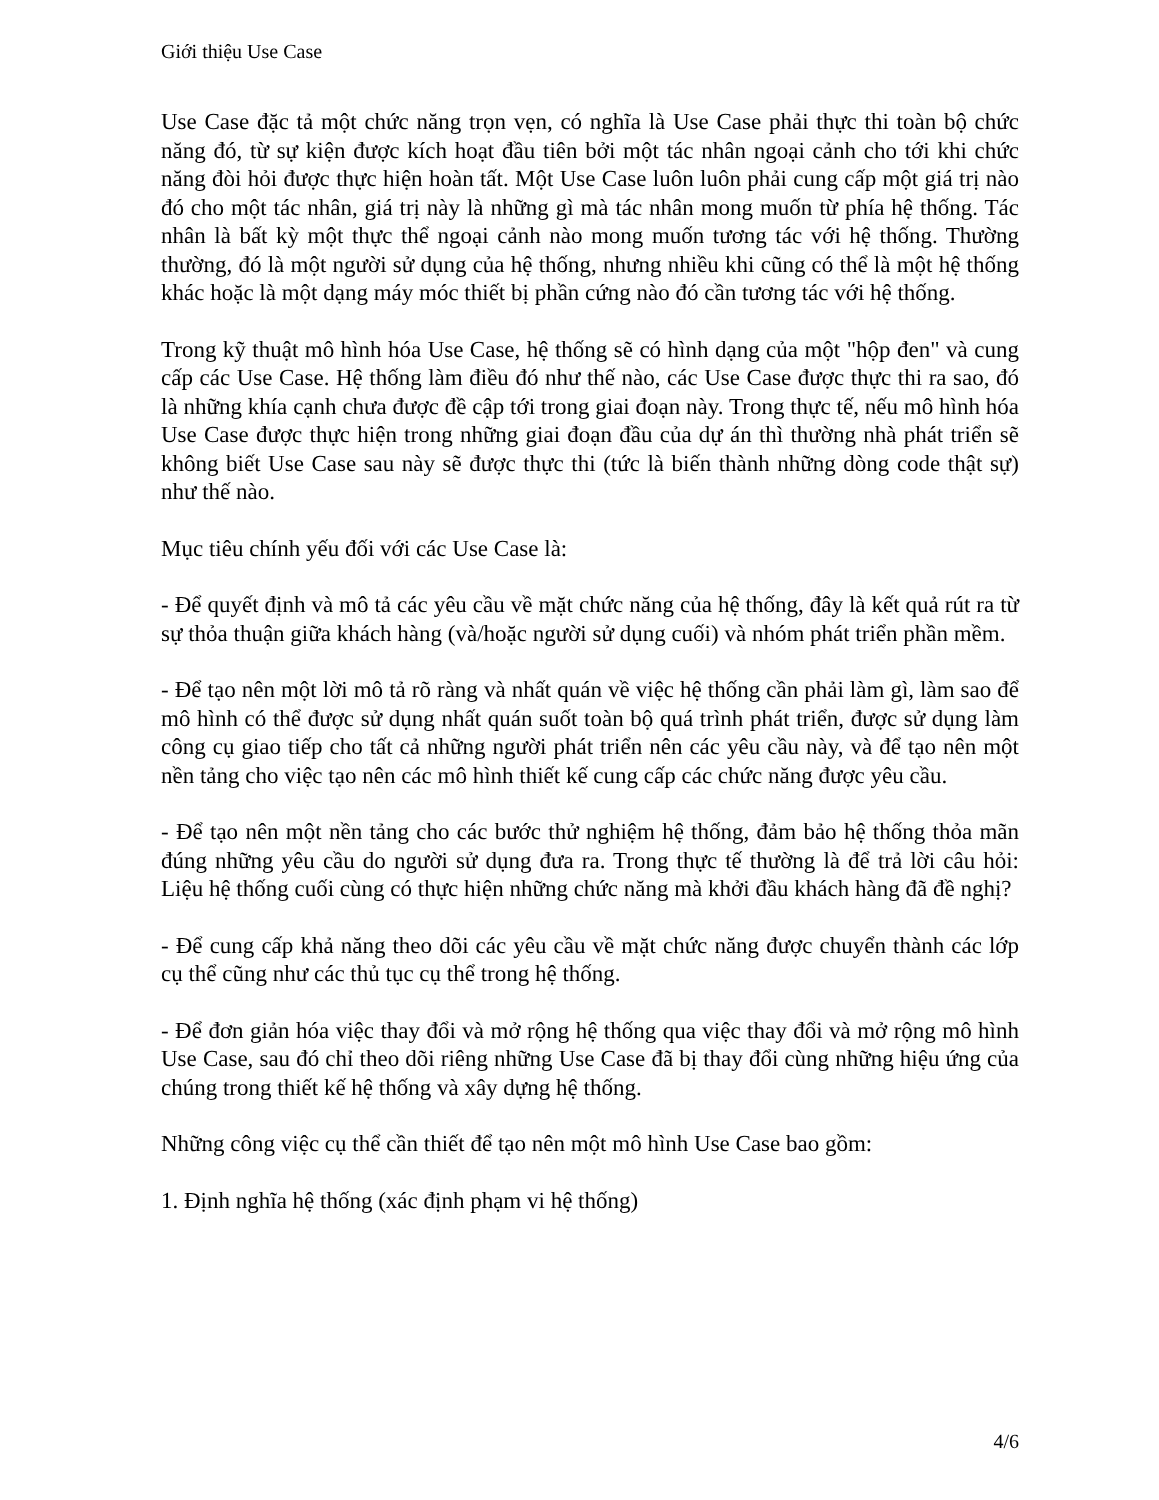Giới thiệu Use Case
Use Case đặc tả một chức năng trọn vẹn, có nghĩa là Use Case phải thực thi toàn bộ chức năng đó, từ sự kiện được kích hoạt đầu tiên bởi một tác nhân ngoại cảnh cho tới khi chức năng đòi hỏi được thực hiện hoàn tất. Một Use Case luôn luôn phải cung cấp một giá trị nào đó cho một tác nhân, giá trị này là những gì mà tác nhân mong muốn từ phía hệ thống. Tác nhân là bất kỳ một thực thể ngoại cảnh nào mong muốn tương tác với hệ thống. Thường thường, đó là một người sử dụng của hệ thống, nhưng nhiều khi cũng có thể là một hệ thống khác hoặc là một dạng máy móc thiết bị phần cứng nào đó cần tương tác với hệ thống.
Trong kỹ thuật mô hình hóa Use Case, hệ thống sẽ có hình dạng của một "hộp đen" và cung cấp các Use Case. Hệ thống làm điều đó như thế nào, các Use Case được thực thi ra sao, đó là những khía cạnh chưa được đề cập tới trong giai đoạn này. Trong thực tế, nếu mô hình hóa Use Case được thực hiện trong những giai đoạn đầu của dự án thì thường nhà phát triển sẽ không biết Use Case sau này sẽ được thực thi (tức là biến thành những dòng code thật sự) như thế nào.
Mục tiêu chính yếu đối với các Use Case là:
- Để quyết định và mô tả các yêu cầu về mặt chức năng của hệ thống, đây là kết quả rút ra từ sự thỏa thuận giữa khách hàng (và/hoặc người sử dụng cuối) và nhóm phát triển phần mềm.
- Để tạo nên một lời mô tả rõ ràng và nhất quán về việc hệ thống cần phải làm gì, làm sao để mô hình có thể được sử dụng nhất quán suốt toàn bộ quá trình phát triển, được sử dụng làm công cụ giao tiếp cho tất cả những người phát triển nên các yêu cầu này, và để tạo nên một nền tảng cho việc tạo nên các mô hình thiết kế cung cấp các chức năng được yêu cầu.
- Để tạo nên một nền tảng cho các bước thử nghiệm hệ thống, đảm bảo hệ thống thỏa mãn đúng những yêu cầu do người sử dụng đưa ra. Trong thực tế thường là để trả lời câu hỏi: Liệu hệ thống cuối cùng có thực hiện những chức năng mà khởi đầu khách hàng đã đề nghị?
- Để cung cấp khả năng theo dõi các yêu cầu về mặt chức năng được chuyển thành các lớp cụ thể cũng như các thủ tục cụ thể trong hệ thống.
- Để đơn giản hóa việc thay đổi và mở rộng hệ thống qua việc thay đổi và mở rộng mô hình Use Case, sau đó chỉ theo dõi riêng những Use Case đã bị thay đổi cùng những hiệu ứng của chúng trong thiết kế hệ thống và xây dựng hệ thống.
Những công việc cụ thể cần thiết để tạo nên một mô hình Use Case bao gồm:
1. Định nghĩa hệ thống (xác định phạm vi hệ thống)
4/6